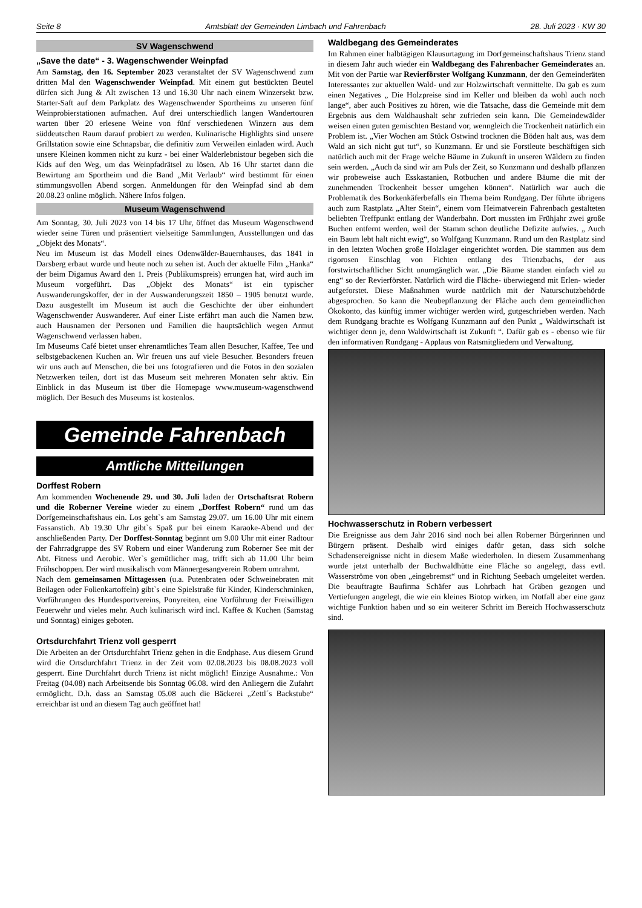Seite 8 Amtsblatt der Gemeinden Limbach und Fahrenbach 28. Juli 2023 · KW 30
SV Wagenschwend
„Save the date“ - 3. Wagenschwender Weinpfad
Am Samstag, den 16. September 2023 veranstaltet der SV Wagenschwend zum dritten Mal den Wagenschwender Weinpfad. Mit einem gut bestückten Beutel dürfen sich Jung & Alt zwischen 13 und 16.30 Uhr nach einem Winzersekt bzw. Starter-Saft auf dem Parkplatz des Wagenschwender Sportheims zu unseren fünf Weinprobierstationen aufmachen. Auf drei unterschiedlich langen Wandertouren warten über 20 erlesene Weine von fünf verschiedenen Winzern aus dem süddeutschen Raum darauf probiert zu werden. Kulinarische Highlights sind unsere Grillstation sowie eine Schnapsbar, die definitiv zum Verweilen einladen wird. Auch unsere Kleinen kommen nicht zu kurz - bei einer Walderlebnistour begeben sich die Kids auf den Weg, um das Weinpfadrätsel zu lösen. Ab 16 Uhr startet dann die Bewirtung am Sportheim und die Band „Mit Verlaub“ wird bestimmt für einen stimmungsvollen Abend sorgen. Anmeldungen für den Weinpfad sind ab dem 20.08.23 online möglich. Nähere Infos folgen.
Museum Wagenschwend
Am Sonntag, 30. Juli 2023 von 14 bis 17 Uhr, öffnet das Museum Wagenschwend wieder seine Türen und präsentiert vielseitige Sammlungen, Ausstellungen und das „Objekt des Monats“.
Neu im Museum ist das Modell eines Odenwälder-Bauernhauses, das 1841 in Darsberg erbaut wurde und heute noch zu sehen ist. Auch der aktuelle Film „Hanka“ der beim Digamus Award den 1. Preis (Publikumspreis) errungen hat, wird auch im Museum vorgeführt. Das „Objekt des Monats“ ist ein typischer Auswanderungskoffer, der in der Auswanderungszeit 1850 – 1905 benutzt wurde. Dazu ausgestellt im Museum ist auch die Geschichte der über einhundert Wagenschwender Auswanderer. Auf einer Liste erfährt man auch die Namen bzw. auch Hausnamen der Personen und Familien die hauptsächlich wegen Armut Wagenschwend verlassen haben.
Im Museums Café bietet unser ehrenamtliches Team allen Besucher, Kaffee, Tee und selbstgebackenen Kuchen an. Wir freuen uns auf viele Besucher. Besonders freuen wir uns auch auf Menschen, die bei uns fotografieren und die Fotos in den sozialen Netzwerken teilen, dort ist das Museum seit mehreren Monaten sehr aktiv. Ein Einblick in das Museum ist über die Homepage www.museum-wagenschwend möglich. Der Besuch des Museums ist kostenlos.
Gemeinde Fahrenbach
Amtliche Mitteilungen
Dorffest Robern
Am kommenden Wochenende 29. und 30. Juli laden der Ortschaftsrat Robern und die Roberner Vereine wieder zu einem „Dorffest Robern“ rund um das Dorfgemeinschaftshaus ein. Los geht`s am Samstag 29.07. um 16.00 Uhr mit einem Fassanstich. Ab 19.30 Uhr gibt`s Spaß pur bei einem Karaoke-Abend und der anschließenden Party. Der Dorffest-Sonntag beginnt um 9.00 Uhr mit einer Radtour der Fahrradgruppe des SV Robern und einer Wanderung zum Roberner See mit der Abt. Fitness und Aerobic. Wer`s gemütlicher mag, trifft sich ab 11.00 Uhr beim Frühschoppen. Der wird musikalisch vom Männergesangverein Robern umrahmt.
Nach dem gemeinsamen Mittagessen (u.a. Putenbraten oder Schweinebraten mit Beilagen oder Folienkartoffeln) gibt`s eine Spielstraße für Kinder, Kinderschminken, Vorführungen des Hundesportvereins, Ponyreiten, eine Vorführung der Freiwilligen Feuerwehr und vieles mehr. Auch kulinarisch wird incl. Kaffee & Kuchen (Samstag und Sonntag) einiges geboten.
Ortsdurchfahrt Trienz voll gesperrt
Die Arbeiten an der Ortsdurchfahrt Trienz gehen in die Endphase. Aus diesem Grund wird die Ortsdurchfahrt Trienz in der Zeit vom 02.08.2023 bis 08.08.2023 voll gesperrt. Eine Durchfahrt durch Trienz ist nicht möglich! Einzige Ausnahme.: Von Freitag (04.08) nach Arbeitsende bis Sonntag 06.08. wird den Anliegern die Zufahrt ermöglicht. D.h. dass an Samstag 05.08 auch die Bäckerei „Zettl´s Backstube“ erreichbar ist und an diesem Tag auch geöffnet hat!
Waldbegang des Gemeinderates
Im Rahmen einer halbtägigen Klausurtagung im Dorfgemeinschaftshaus Trienz stand in diesem Jahr auch wieder ein Waldbegang des Fahrenbacher Gemeinderates an. Mit von der Partie war Revierförster Wolfgang Kunzmann, der den Gemeinderäten Interessantes zur aktuellen Wald- und zur Holzwirtschaft vermittelte. Da gab es zum einen Negatives „ Die Holzpreise sind im Keller und bleiben da wohl auch noch lange“, aber auch Positives zu hören, wie die Tatsache, dass die Gemeinde mit dem Ergebnis aus dem Waldhaushalt sehr zufrieden sein kann. Die Gemeindewälder weisen einen guten gemischten Bestand vor, wenngleich die Trockenheit natürlich ein Problem ist. „Vier Wochen am Stück Ostwind trocknen die Böden halt aus, was dem Wald an sich nicht gut tut“, so Kunzmann. Er und sie Forstleute beschäftigen sich natürlich auch mit der Frage welche Bäume in Zukunft in unseren Wäldern zu finden sein werden. „Auch da sind wir am Puls der Zeit, so Kunzmann und deshalb pflanzen wir probeweise auch Esskastanien, Rotbuchen und andere Bäume die mit der zunehmenden Trockenheit besser umgehen können“. Natürlich war auch die Problematik des Borkenkäferbefalls ein Thema beim Rundgang. Der führte übrigens auch zum Rastplatz „Alter Stein“, einem vom Heimatverein Fahrenbach gestalteten beliebten Treffpunkt entlang der Wanderbahn. Dort mussten im Frühjahr zwei große Buchen entfernt werden, weil der Stamm schon deutliche Defizite aufwies. „ Auch ein Baum lebt halt nicht ewig“, so Wolfgang Kunzmann. Rund um den Rastplatz sind in den letzten Wochen große Holzlager eingerichtet worden. Die stammen aus dem rigorosen Einschlag von Fichten entlang des Trienzbachs, der aus forstwirtschaftlicher Sicht unumgänglich war. „Die Bäume standen einfach viel zu eng“ so der Revierförster. Natürlich wird die Fläche- überwiegend mit Erlen- wieder aufgeforstet. Diese Maßnahmen wurde natürlich mit der Naturschutzbehörde abgesprochen. So kann die Neubepflanzung der Fläche auch dem gemeindlichen Ökokonto, das künftig immer wichtiger werden wird, gutgeschrieben werden. Nach dem Rundgang brachte es Wolfgang Kunzmann auf den Punkt „ Waldwirtschaft ist wichtiger denn je, denn Waldwirtschaft ist Zukunft “. Dafür gab es - ebenso wie für den informativen Rundgang - Applaus von Ratsmitgliedern und Verwaltung.
Hochwasserschutz in Robern verbessert
Die Ereignisse aus dem Jahr 2016 sind noch bei allen Roberner Bürgerinnen und Bürgern präsent. Deshalb wird einiges dafür getan, dass sich solche Schadensereignisse nicht in diesem Maße wiederholen. In diesem Zusammenhang wurde jetzt unterhalb der Buchwaldhütte eine Fläche so angelegt, dass evtl. Wasserströme von oben „eingebremst“ und in Richtung Seebach umgeleitet werden. Die beauftragte Baufirma Schäfer aus Lohrbach hat Gräben gezogen und Vertiefungen angelegt, die wie ein kleines Biotop wirken, im Notfall aber eine ganz wichtige Funktion haben und so ein weiterer Schritt im Bereich Hochwasserschutz sind.